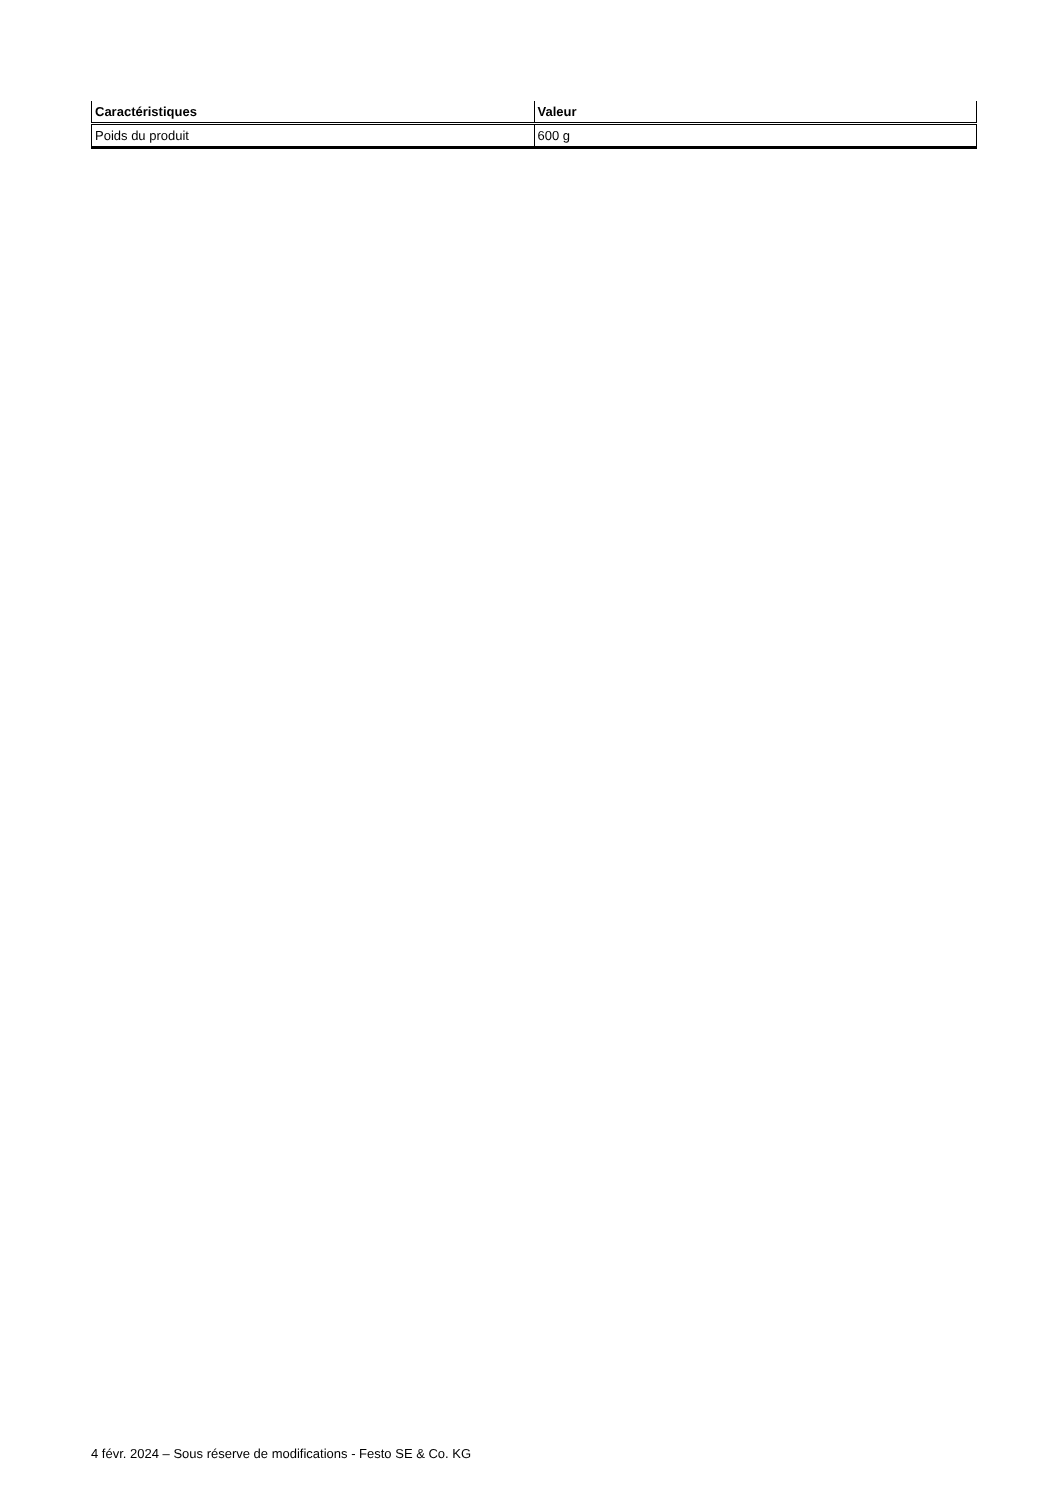| Caractéristiques | Valeur |
| --- | --- |
| Poids du produit | 600 g |
4 févr. 2024 – Sous réserve de modifications - Festo SE & Co. KG